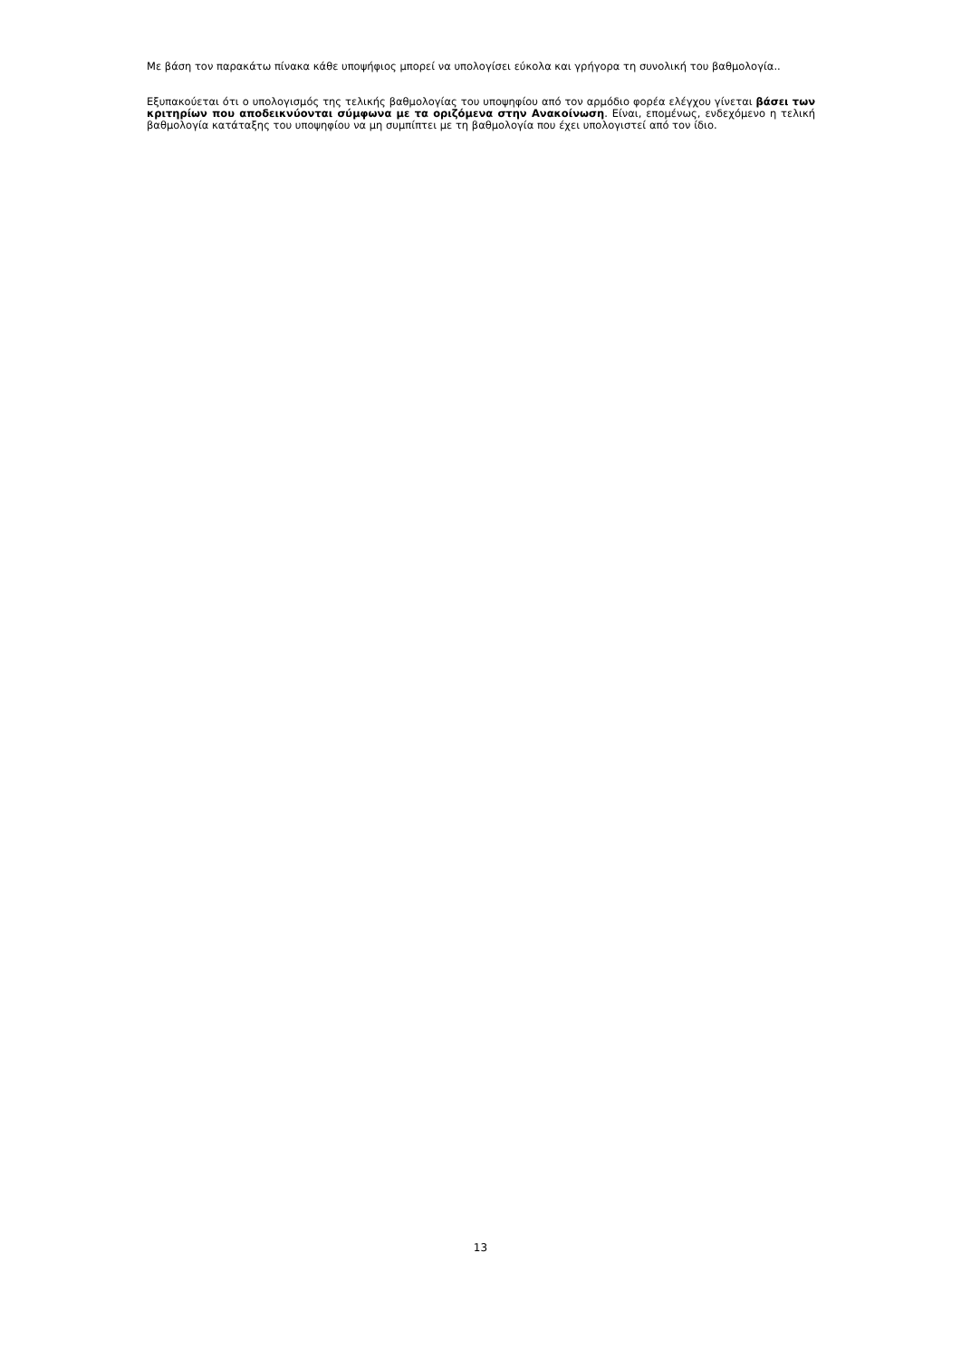Με βάση τον παρακάτω πίνακα κάθε υποψήφιος μπορεί να υπολογίσει εύκολα και γρήγορα τη συνολική του βαθμολογία..
Εξυπακούεται ότι ο υπολογισμός της τελικής βαθμολογίας του υποψηφίου από τον αρμόδιο φορέα ελέγχου γίνεται βάσει των κριτηρίων που αποδεικνύονται σύμφωνα με τα οριζόμενα στην Ανακοίνωση. Είναι, επομένως, ενδεχόμενο η τελική βαθμολογία κατάταξης του υποψηφίου να μη συμπίπτει με τη βαθμολογία που έχει υπολογιστεί από τον ίδιο.
13